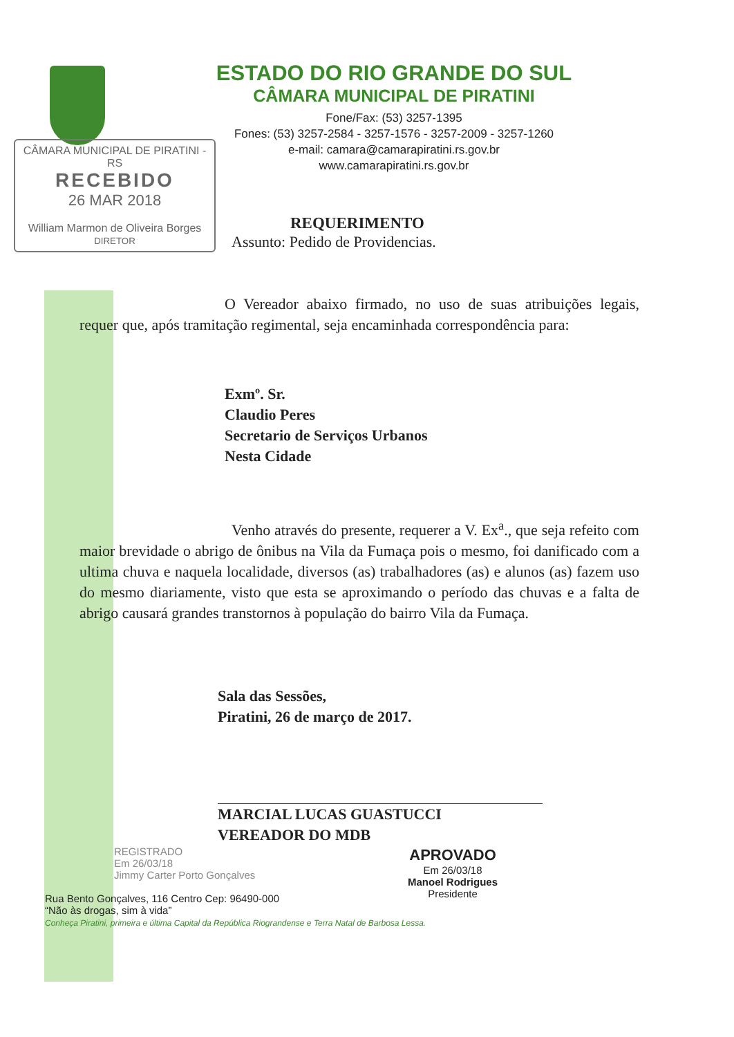ESTADO DO RIO GRANDE DO SUL
CÂMARA MUNICIPAL DE PIRATINI
Fone/Fax: (53) 3257-1395
Fones: (53) 3257-2584 - 3257-1576 - 3257-2009 - 3257-1260
e-mail: camara@camarapiratini.rs.gov.br
www.camarapiratini.rs.gov.br
CÂMARA MUNICIPAL DE PIRATINI - RS
RECEBIDO
26 MAR 2018
William Marmon de Oliveira Borges
DIRETOR
REQUERIMENTO
Assunto: Pedido de Providencias.
O Vereador abaixo firmado, no uso de suas atribuições legais, requer que, após tramitação regimental, seja encaminhada correspondência para:
Exmº. Sr.
Claudio Peres
Secretario de Serviços Urbanos
Nesta Cidade
Venho através do presente, requerer a V. Ex<sup>a</sup>., que seja refeito com maior brevidade o abrigo de ônibus na Vila da Fumaça pois o mesmo, foi danificado com a ultima chuva e naquela localidade, diversos (as) trabalhadores (as) e alunos (as) fazem uso do mesmo diariamente, visto que esta se aproximando o período das chuvas e a falta de abrigo causará grandes transtornos à população do bairro Vila da Fumaça.
Sala das Sessões,
Piratini, 26 de março de 2017.
MARCIAL LUCAS GUASTUCCI
VEREADOR DO MDB
REGISTRADO
Em 26/03/18
Jimmy Carter Porto Gonçalves
APROVADO
Em 26/03/18
Manoel Rodrigues
Presidente
Rua Bento Gonçalves, 116 Centro Cep: 96490-000
“Não às drogas, sim à vida”
Conheça Piratini, primeira e última Capital da República Riograndense e Terra Natal de Barbosa Lessa.